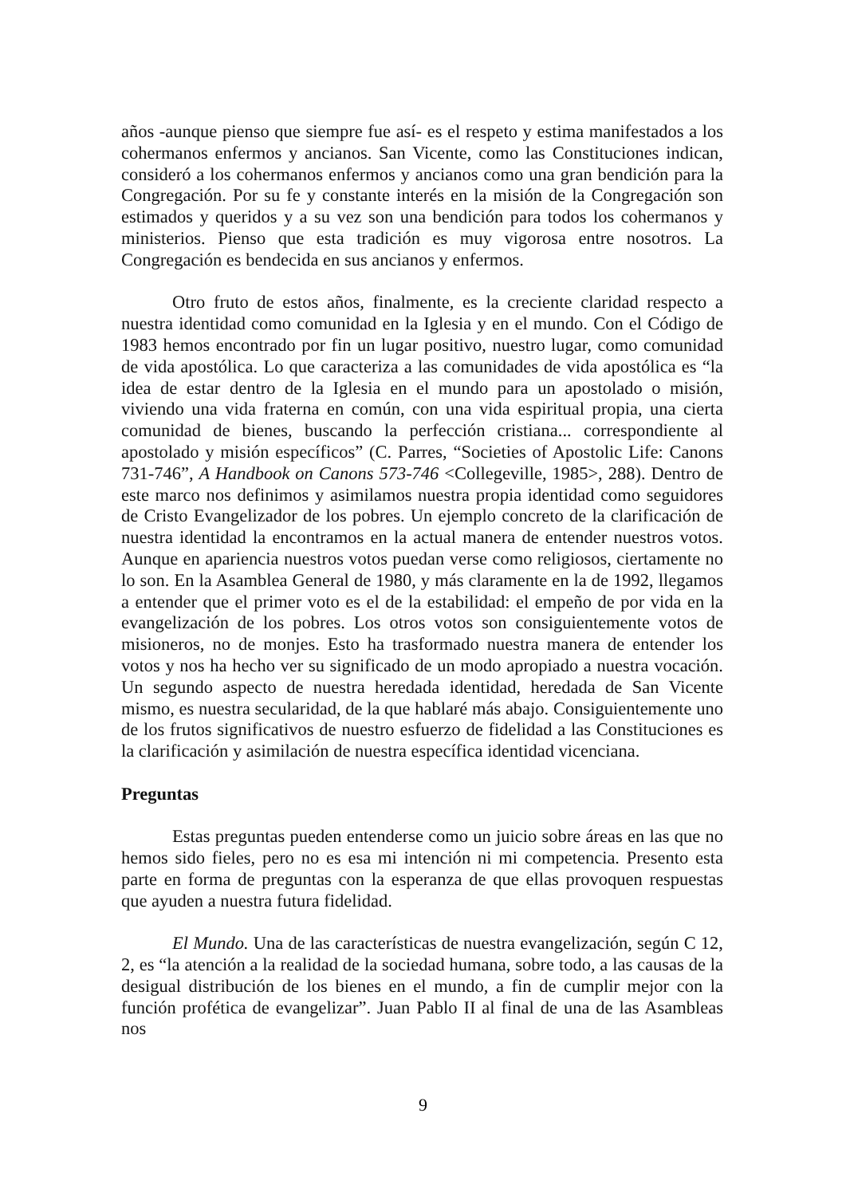años -aunque pienso que siempre fue así- es el respeto y estima manifestados a los cohermanos enfermos y ancianos. San Vicente, como las Constituciones indican, consideró a los cohermanos enfermos y ancianos como una gran bendición para la Congregación. Por su fe y constante interés en la misión de la Congregación son estimados y queridos y a su vez son una bendición para todos los cohermanos y ministerios. Pienso que esta tradición es muy vigorosa entre nosotros. La Congregación es bendecida en sus ancianos y enfermos.
Otro fruto de estos años, finalmente, es la creciente claridad respecto a nuestra identidad como comunidad en la Iglesia y en el mundo. Con el Código de 1983 hemos encontrado por fin un lugar positivo, nuestro lugar, como comunidad de vida apostólica. Lo que caracteriza a las comunidades de vida apostólica es “la idea de estar dentro de la Iglesia en el mundo para un apostolado o misión, viviendo una vida fraterna en común, con una vida espiritual propia, una cierta comunidad de bienes, buscando la perfección cristiana... correspondiente al apostolado y misión específicos” (C. Parres, “Societies of Apostolic Life: Canons 731-746”, A Handbook on Canons 573-746 <Collegeville, 1985>, 288). Dentro de este marco nos definimos y asimilamos nuestra propia identidad como seguidores de Cristo Evangelizador de los pobres. Un ejemplo concreto de la clarificación de nuestra identidad la encontramos en la actual manera de entender nuestros votos. Aunque en apariencia nuestros votos puedan verse como religiosos, ciertamente no lo son. En la Asamblea General de 1980, y más claramente en la de 1992, llegamos a entender que el primer voto es el de la estabilidad: el empeño de por vida en la evangelización de los pobres. Los otros votos son consiguientemente votos de misioneros, no de monjes. Esto ha trasformado nuestra manera de entender los votos y nos ha hecho ver su significado de un modo apropiado a nuestra vocación. Un segundo aspecto de nuestra heredada identidad, heredada de San Vicente mismo, es nuestra secularidad, de la que hablaré más abajo. Consiguientemente uno de los frutos significativos de nuestro esfuerzo de fidelidad a las Constituciones es la clarificación y asimilación de nuestra específica identidad vicenciana.
Preguntas
Estas preguntas pueden entenderse como un juicio sobre áreas en las que no hemos sido fieles, pero no es esa mi intención ni mi competencia. Presento esta parte en forma de preguntas con la esperanza de que ellas provoquen respuestas que ayuden a nuestra futura fidelidad.
El Mundo. Una de las características de nuestra evangelización, según C 12, 2, es “la atención a la realidad de la sociedad humana, sobre todo, a las causas de la desigual distribución de los bienes en el mundo, a fin de cumplir mejor con la función profética de evangelizar”. Juan Pablo II al final de una de las Asambleas nos
9